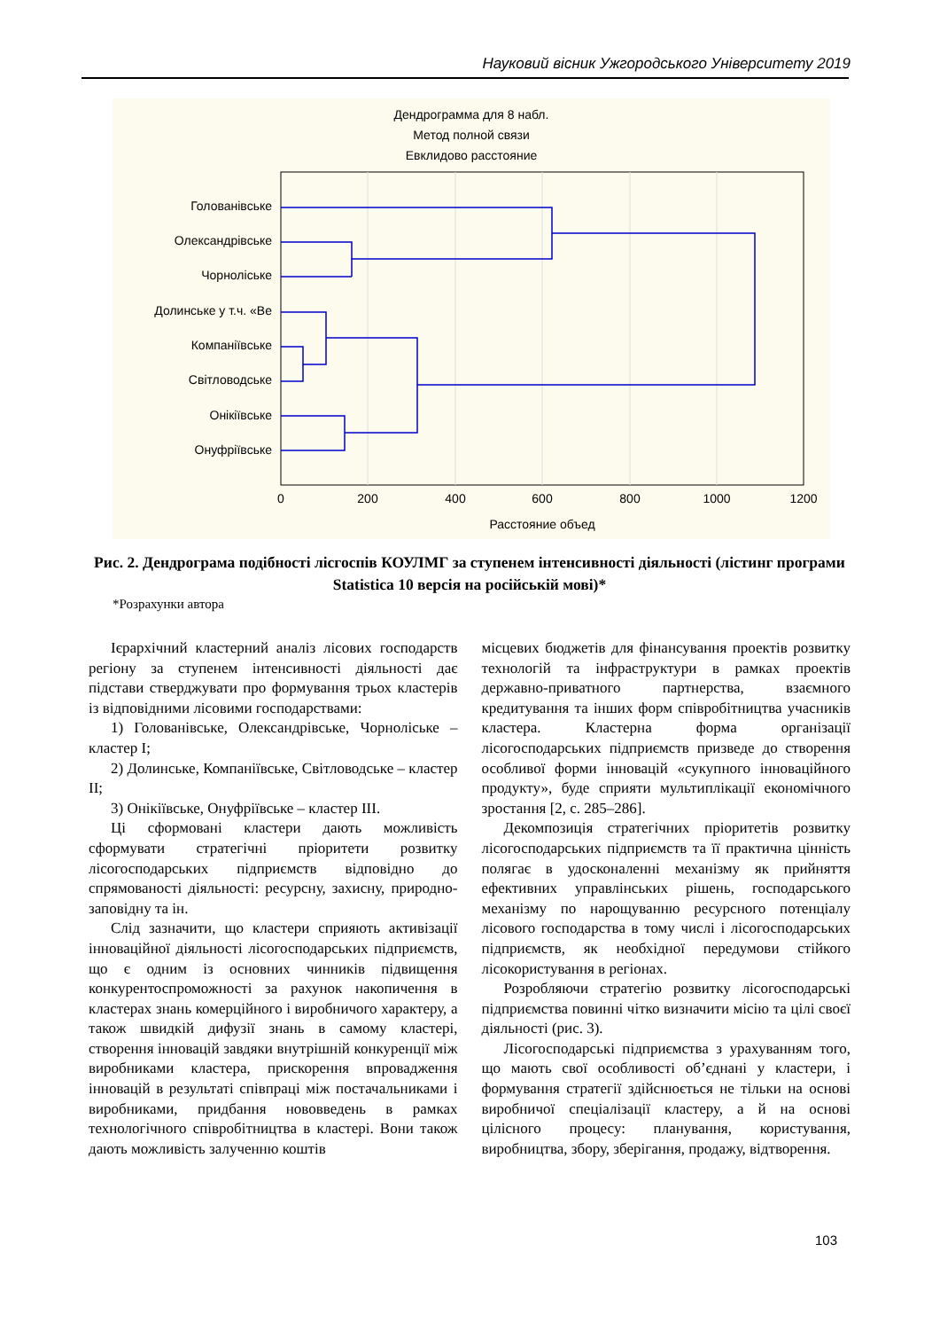Науковий вісник Ужгородського Університету 2019
Дендрограмма для 8 набл.
Метод полной связи
Евклидово расстояние
Голованівське
Олександрівське
Чорнолiське
Долинське у т.ч. «Ве
Компанiївське
Свiтловодське
Онiкiївське
Онуфрiївське
0
200
400
600
800
1000
1200
Расстояние объед
Рис. 2. Дендрограма подібності лісгоспів КОУЛМГ за ступенем інтенсивності діяльності (лістинг програми Statistica 10 версія на російській мові)*
*Розрахунки автора
Ієрархічний кластерний аналіз лісових господарств регіону за ступенем інтенсивності діяльності дає підстави стверджувати про формування трьох кластерів із відповідними лісовими господарствами:
1) Голованівське, Олександрівське, Чорноліське – кластер I;
2) Долинське, Компаніївське, Світловодське – кластер II;
3) Онікіївське, Онуфріївське – кластер III.
Ці сформовані кластери дають можливість сформувати стратегічні пріоритети розвитку лісогосподарських підприємств відповідно до спрямованості діяльності: ресурсну, захисну, природно-заповідну та ін.
Слід зазначити, що кластери сприяють активізації інноваційної діяльності лісогосподарських підприємств, що є одним із основних чинників підвищення конкурентоспроможності за рахунок накопичення в кластерах знань комерційного і виробничого характеру, а також швидкій дифузії знань в самому кластері, створення інновацій завдяки внутрішній конкуренції між виробниками кластера, прискорення впровадження інновацій в результаті співпраці між постачальниками і виробниками, придбання нововведень в рамках технологічного співробітництва в кластері. Вони також дають можливість залученню коштів
місцевих бюджетів для фінансування проектів розвитку технологій та інфраструктури в рамках проектів державно-приватного партнерства, взаємного кредитування та інших форм співробітництва учасників кластера. Кластерна форма організації лісогосподарських підприємств призведе до створення особливої форми інновацій «сукупного інноваційного продукту», буде сприяти мультиплікації економічного зростання [2, с. 285–286].
Декомпозиція стратегічних пріоритетів розвитку лісогосподарських підприємств та її практична цінність полягає в удосконаленні механізму як прийняття ефективних управлінських рішень, господарського механізму по нарощуванню ресурсного потенціалу лісового господарства в тому числі і лісогосподарських підприємств, як необхідної передумови стійкого лісокористування в регіонах.
Розробляючи стратегію розвитку лісогосподарські підприємства повинні чітко визначити місію та цілі своєї діяльності (рис. 3).
Лісогосподарські підприємства з урахуванням того, що мають свої особливості об’єднані у кластери, і формування стратегії здійснюється не тільки на основі виробничої спеціалізації кластеру, а й на основі цілісного процесу: планування, користування, виробництва, збору, зберігання, продажу, відтворення.
103